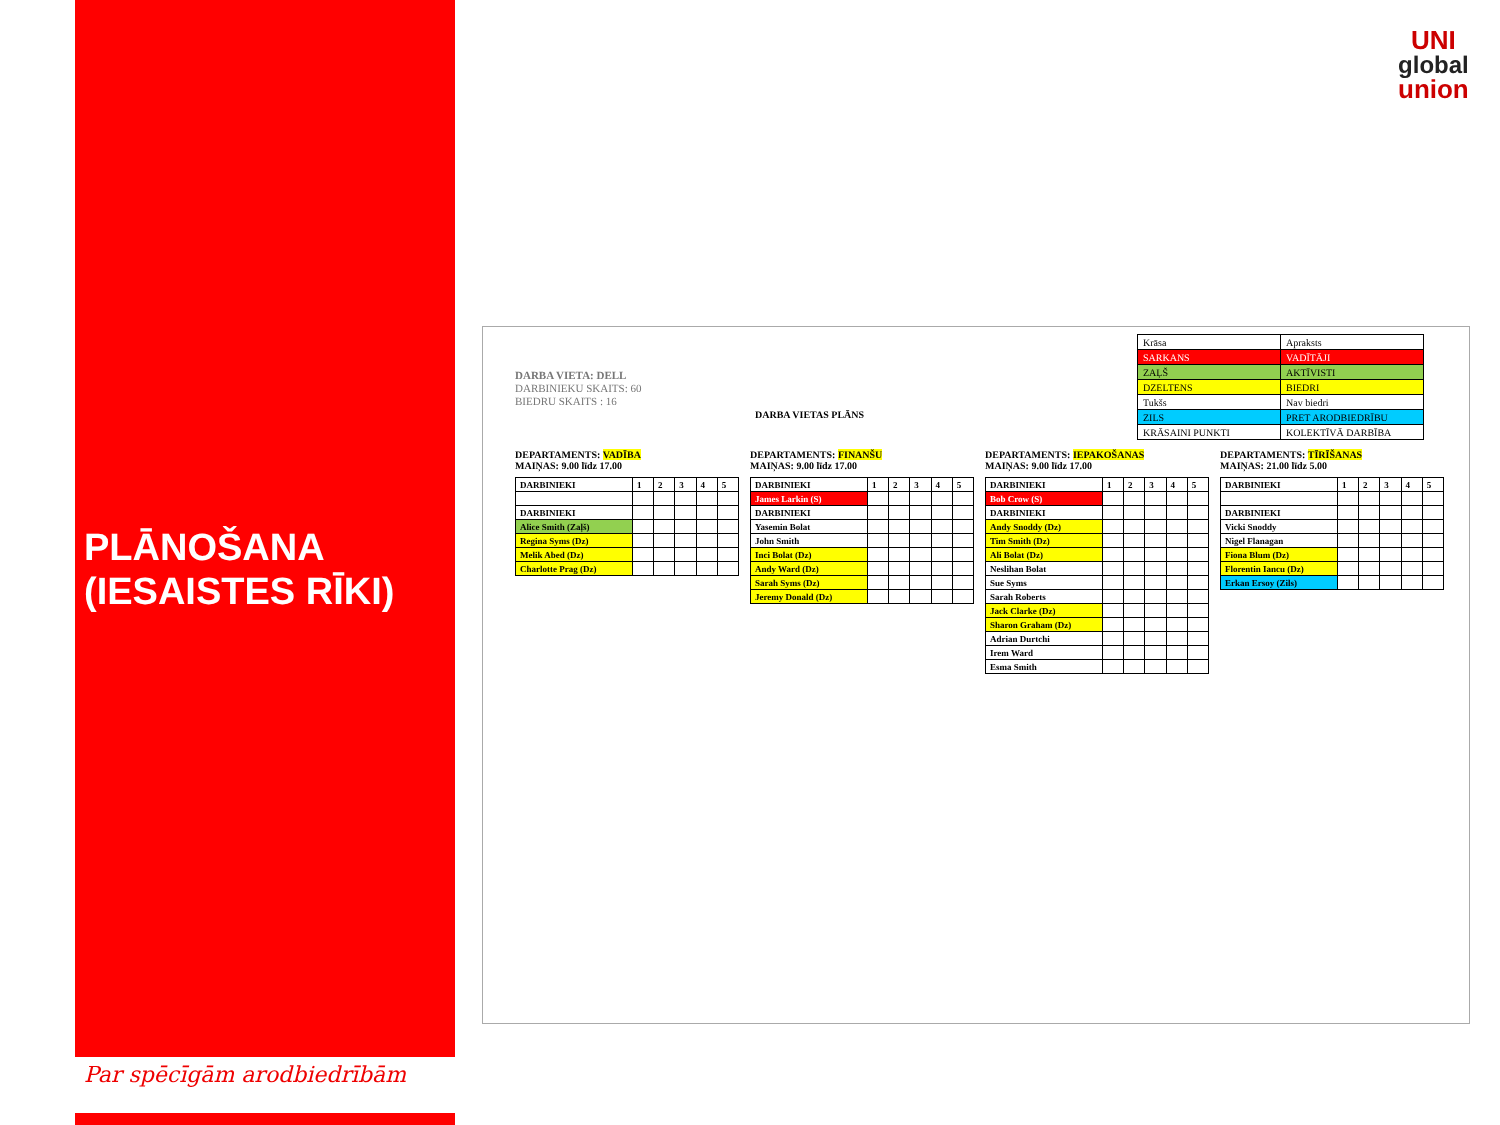PLĀNOŠANA
(IESAISTES RĪKI)
Par spēcīgām arodbiedrībām
UNI
global
union
DARBA VIETA: DELL
DARBINIEKU SKAITS: 60
BIEDRU SKAITS : 16
DARBA VIETAS PLĀNS
| Krāsa | Apraksts |
| SARKANS | VADĪTĀJI |
| ZAĻŠ | AKTĪVISTI |
| DZELTENS | BIEDRI |
| Tukšs | Nav biedri |
| ZILS | PRET ARODBIEDRĪBU |
| KRĀSAINI PUNKTI | KOLEKTĪVĀ DARBĪBA |
DEPARTAMENTS: VADĪBA
MAIŅAS: 9.00 līdz 17.00
| DARBINIEKI | 1 | 2 | 3 | 4 | 5 |
| DARBINIEKI | | | | | |
| Alice Smith (Zaļš) | | | | | |
| Regina Syms (Dz) | | | | | |
| Melik Abed (Dz) | | | | | |
| Charlotte Prag (Dz) | | | | | |
DEPARTAMENTS: FINANŠU
MAIŅAS: 9.00 līdz 17.00
| DARBINIEKI | 1 | 2 | 3 | 4 | 5 |
| James Larkin (S) | | | | | |
| DARBINIEKI | | | | | |
| Yasemin Bolat | | | | | |
| John Smith | | | | | |
| Inci Bolat (Dz) | | | | | |
| Andy Ward (Dz) | | | | | |
| Sarah Syms (Dz) | | | | | |
| Jeremy Donald (Dz) | | | | | |
DEPARTAMENTS: IEPAKOŠANAS
MAIŅAS: 9.00 līdz 17.00
| DARBINIEKI | 1 | 2 | 3 | 4 | 5 |
| Bob Crow (S) | | | | | |
| DARBINIEKI | | | | | |
| Andy Snoddy (Dz) | | | | | |
| Tim Smith (Dz) | | | | | |
| Ali Bolat (Dz) | | | | | |
| Neslihan Bolat | | | | | |
| Sue Syms | | | | | |
| Sarah Roberts | | | | | |
| Jack Clarke (Dz) | | | | | |
| Sharon Graham (Dz) | | | | | |
| Adrian Durtchi | | | | | |
| Irem Ward | | | | | |
| Esma Smith | | | | | |
DEPARTAMENTS: TĪRĪŠANAS
MAIŅAS: 21.00 līdz 5.00
| DARBINIEKI | 1 | 2 | 3 | 4 | 5 |
| DARBINIEKI | | | | | |
| Vicki Snoddy | | | | | |
| Nigel Flanagan | | | | | |
| Fiona Blum (Dz) | | | | | |
| Florentin Iancu (Dz) | | | | | |
| Erkan Ersoy (Zils) | | | | | |